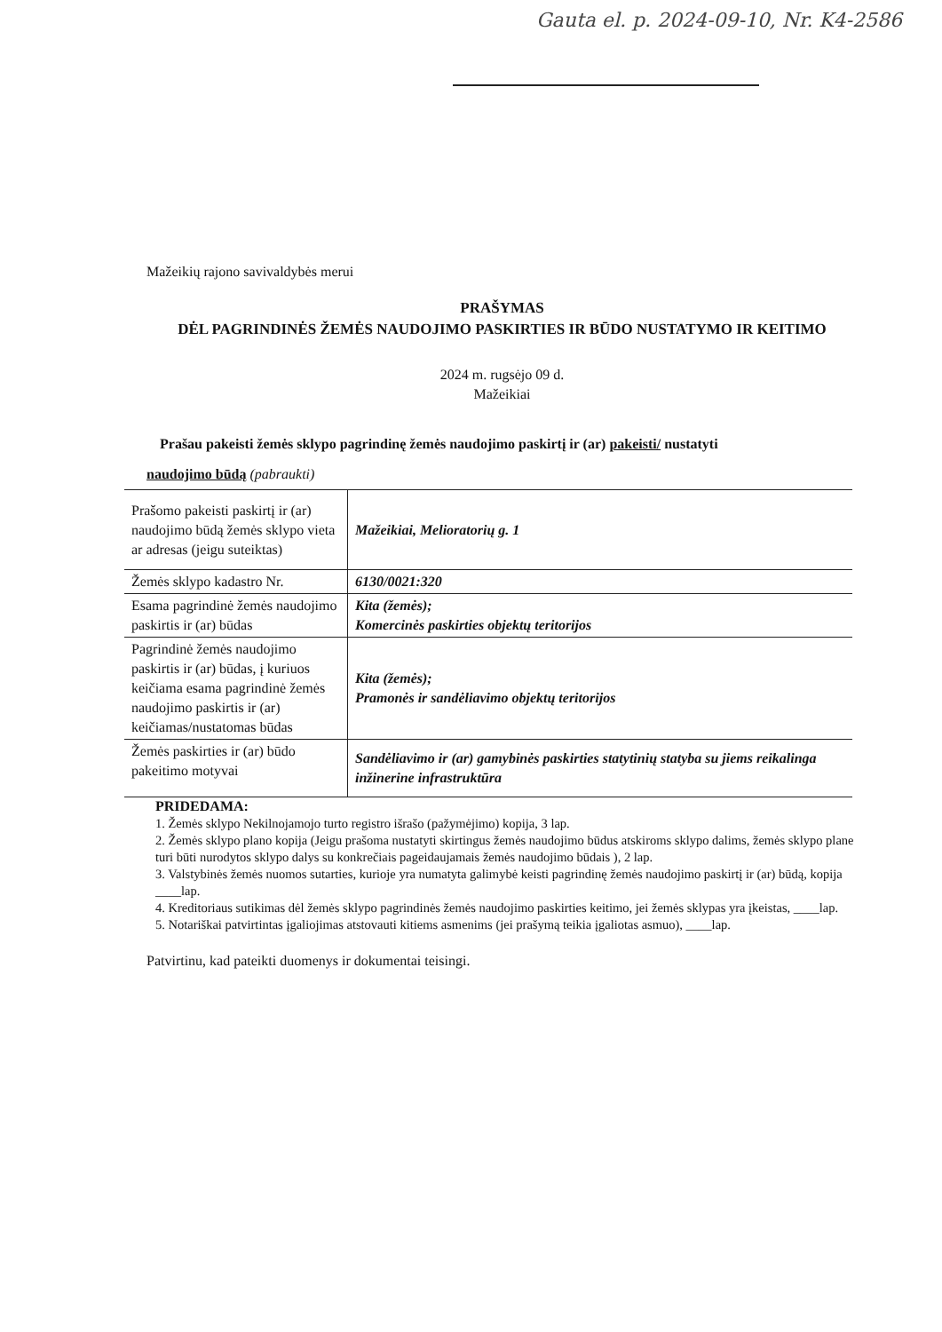Gauta el. p. 2024-09-10, Nr. K4-2586
Mažeikių rajono savivaldybės merui
PRAŠYMAS
DĖL PAGRINDINĖS ŽEMĖS NAUDOJIMO PASKIRTIES IR BŪDO NUSTATYMO IR KEITIMO
2024 m. rugsėjo 09 d.
Mažeikiai
Prašau pakeisti žemės sklypo pagrindinę žemės naudojimo paskirtį ir (ar) pakeisti/ nustatyti
naudojimo būdą (pabraukti)
| Prašomo pakeisti paskirtį ir (ar) naudojimo būdą žemės sklypo vieta ar adresas (jeigu suteiktas) | Mažeikiai, Melioratorių g. 1 |
| Žemės sklypo kadastro Nr. | 6130/0021:320 |
| Esama pagrindinė žemės naudojimo paskirtis ir (ar) būdas | Kita (žemės); Komercinės paskirties objektų teritorijos |
| Pagrindinė žemės naudojimo paskirtis ir (ar) būdas, į kuriuos keičiama esama pagrindinė žemės naudojimo paskirtis ir (ar) keičiamas/nustatomas būdas | Kita (žemės); Pramonės ir sandėliavimo objektų teritorijos |
| Žemės paskirties ir (ar) būdo pakeitimo motyvai | Sandėliavimo ir (ar) gamybinės paskirties statytinių statyba su jiems reikalinga inžinerine infrastruktūra |
PRIDEDAMA:
1. Žemės sklypo Nekilnojamojo turto registro išrašo (pažymėjimo) kopija, 3 lap.
2. Žemės sklypo plano kopija (Jeigu prašoma nustatyti skirtingus žemės naudojimo būdus atskiroms sklypo dalims, žemės sklypo plane turi būti nurodytos sklypo dalys su konkrečiais pageidaujamais žemės naudojimo būdais ), 2 lap.
3. Valstybinės žemės nuomos sutarties, kurioje yra numatyta galimybė keisti pagrindinę žemės naudojimo paskirtį ir (ar) būdą, kopija ____lap.
4. Kreditoriaus sutikimas dėl žemės sklypo pagrindinės žemės naudojimo paskirties keitimo, jei žemės sklypas yra įkeistas, ____lap.
5. Notariškai patvirtintas įgaliojimas atstovauti kitiems asmenims (jei prašymą teikia įgaliotas asmuo), ____lap.
Patvirtinu, kad pateikti duomenys ir dokumentai teisingi.